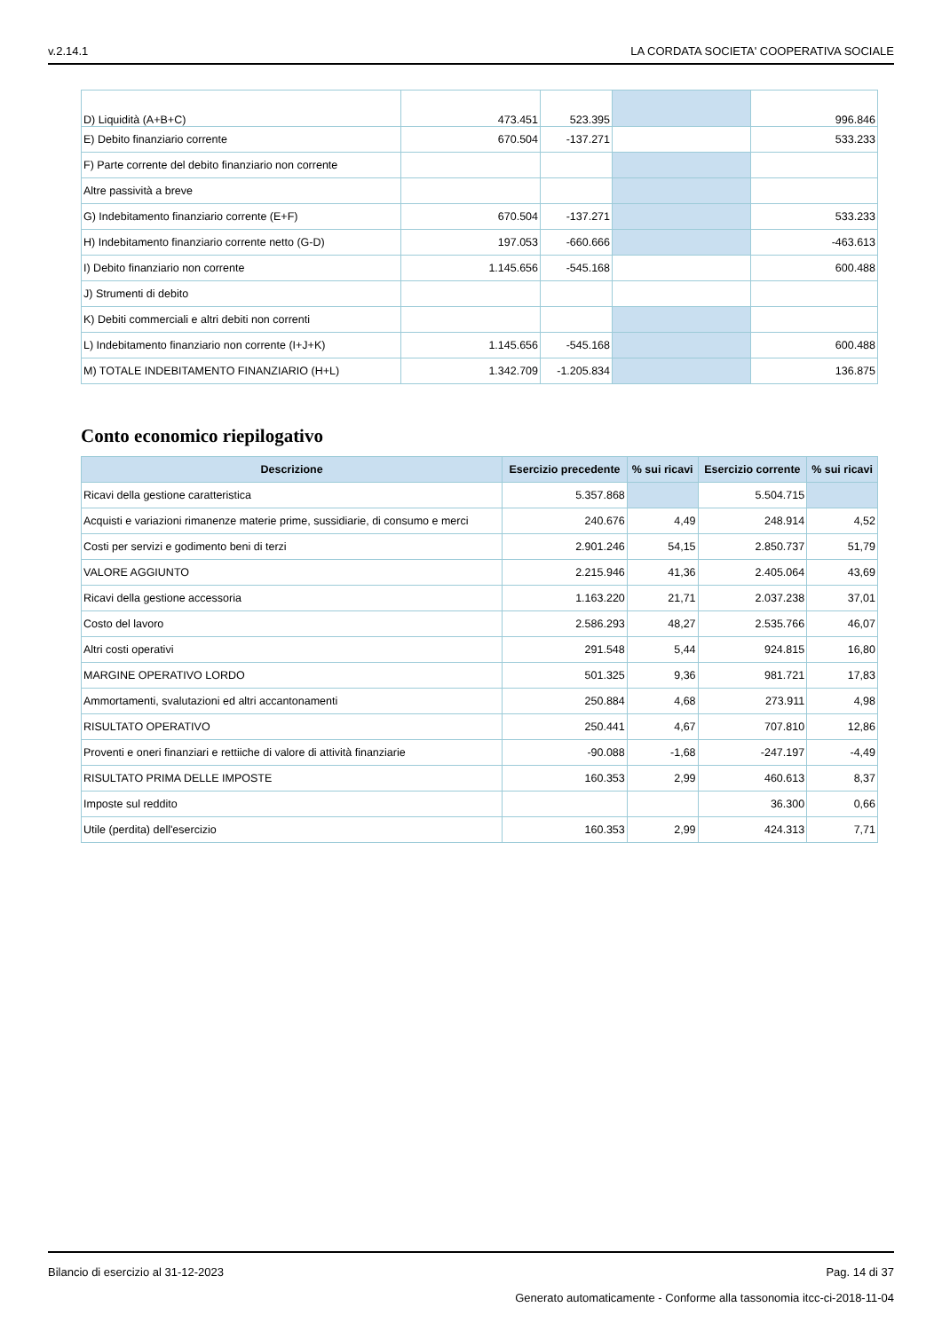v.2.14.1 LA CORDATA SOCIETA' COOPERATIVA SOCIALE
| D) Liquidità (A+B+C) | 473.451 | 523.395 | | 996.846 |
| E) Debito finanziario corrente | 670.504 | -137.271 | | 533.233 |
| F) Parte corrente del debito finanziario non corrente | | | | |
| Altre passività a breve | | | | |
| G) Indebitamento finanziario corrente (E+F) | 670.504 | -137.271 | | 533.233 |
| H) Indebitamento finanziario corrente netto (G-D) | 197.053 | -660.666 | | -463.613 |
| I) Debito finanziario non corrente | 1.145.656 | -545.168 | | 600.488 |
| J) Strumenti di debito | | | | |
| K) Debiti commerciali e altri debiti non correnti | | | | |
| L) Indebitamento finanziario non corrente (I+J+K) | 1.145.656 | -545.168 | | 600.488 |
| M) TOTALE INDEBITAMENTO FINANZIARIO (H+L) | 1.342.709 | -1.205.834 | | 136.875 |
Conto economico riepilogativo
| Descrizione | Esercizio precedente | % sui ricavi | Esercizio corrente | % sui ricavi |
| --- | --- | --- | --- | --- |
| Ricavi della gestione caratteristica | 5.357.868 | | 5.504.715 | |
| Acquisti e variazioni rimanenze materie prime, sussidiarie, di consumo e merci | 240.676 | 4,49 | 248.914 | 4,52 |
| Costi per servizi e godimento beni di terzi | 2.901.246 | 54,15 | 2.850.737 | 51,79 |
| VALORE AGGIUNTO | 2.215.946 | 41,36 | 2.405.064 | 43,69 |
| Ricavi della gestione accessoria | 1.163.220 | 21,71 | 2.037.238 | 37,01 |
| Costo del lavoro | 2.586.293 | 48,27 | 2.535.766 | 46,07 |
| Altri costi operativi | 291.548 | 5,44 | 924.815 | 16,80 |
| MARGINE OPERATIVO LORDO | 501.325 | 9,36 | 981.721 | 17,83 |
| Ammortamenti, svalutazioni ed altri accantonamenti | 250.884 | 4,68 | 273.911 | 4,98 |
| RISULTATO OPERATIVO | 250.441 | 4,67 | 707.810 | 12,86 |
| Proventi e oneri finanziari e rettiiche di valore di attività finanziarie | -90.088 | -1,68 | -247.197 | -4,49 |
| RISULTATO PRIMA DELLE IMPOSTE | 160.353 | 2,99 | 460.613 | 8,37 |
| Imposte sul reddito | | | 36.300 | 0,66 |
| Utile (perdita) dell'esercizio | 160.353 | 2,99 | 424.313 | 7,71 |
Bilancio di esercizio al 31-12-2023 Pag. 14 di 37
Generato automaticamente - Conforme alla tassonomia itcc-ci-2018-11-04